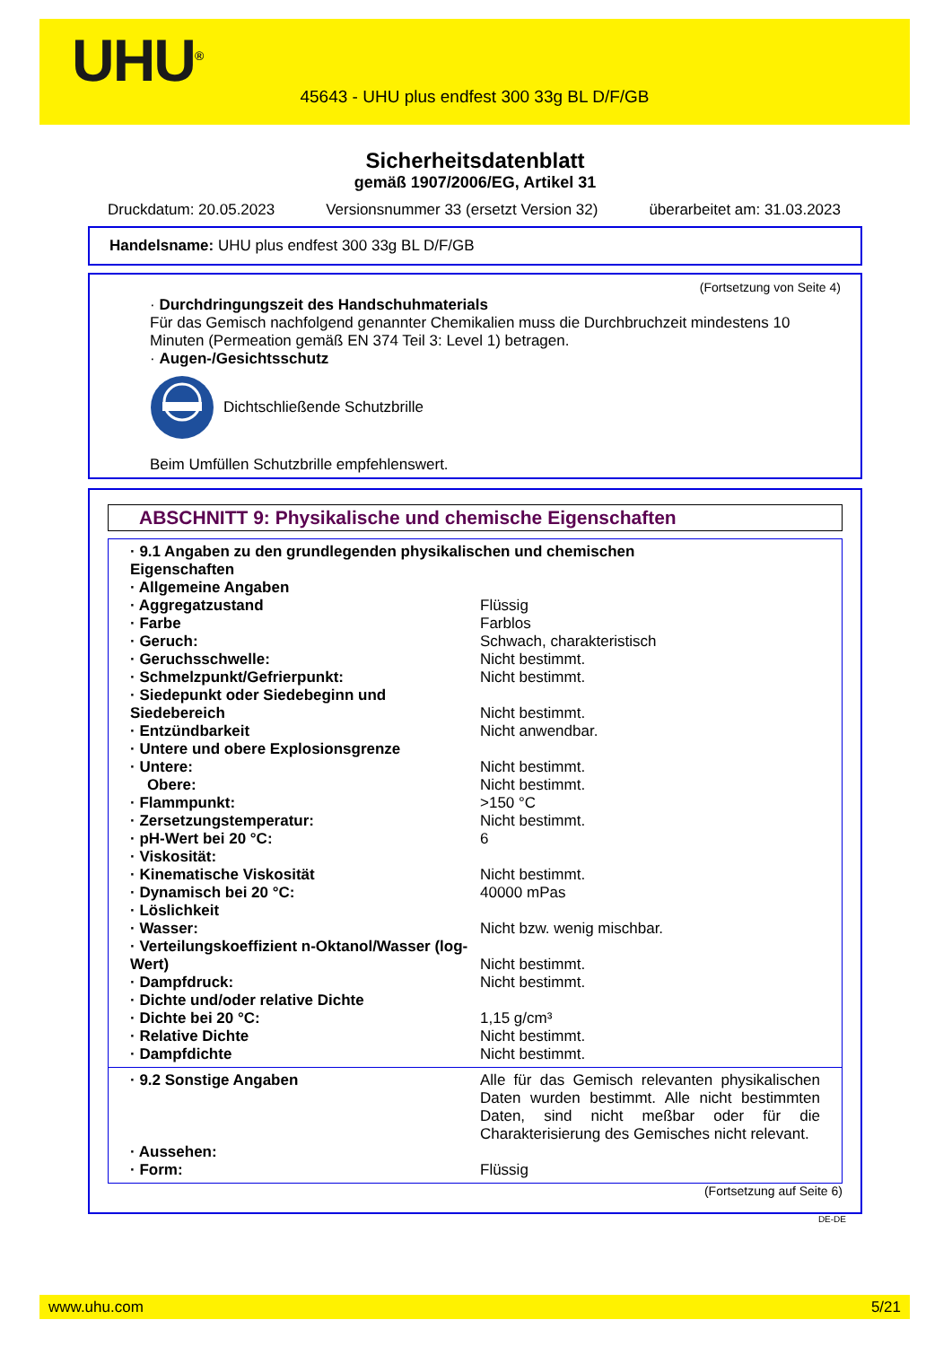UHU<sup>®</sup>
45643 - UHU plus endfest 300 33g BL D/F/GB
Sicherheitsdatenblatt
gemäß 1907/2006/EG, Artikel 31
Druckdatum: 20.05.2023 Versionsnummer 33 (ersetzt Version 32) überarbeitet am: 31.03.2023
Handelsname: UHU plus endfest 300 33g BL D/F/GB
(Fortsetzung von Seite 4)
· Durchdringungszeit des Handschuhmaterials
Für das Gemisch nachfolgend genannter Chemikalien muss die Durchbruchzeit mindestens 10 Minuten (Permeation gemäß EN 374 Teil 3: Level 1) betragen.
· Augen-/Gesichtsschutz
Dichtschließende Schutzbrille
Beim Umfüllen Schutzbrille empfehlenswert.
ABSCHNITT 9: Physikalische und chemische Eigenschaften
| · 9.1 Angaben zu den grundlegenden physikalischen und chemischen Eigenschaften | |
| · Allgemeine Angaben | |
| · Aggregatzustand | Flüssig |
| · Farbe | Farblos |
| · Geruch: | Schwach, charakteristisch |
| · Geruchsschwelle: | Nicht bestimmt. |
| · Schmelzpunkt/Gefrierpunkt: | Nicht bestimmt. |
| · Siedepunkt oder Siedebeginn und Siedebereich | Nicht bestimmt. |
| · Entzündbarkeit | Nicht anwendbar. |
| · Untere und obere Explosionsgrenze | |
| · Untere: | Nicht bestimmt. |
| Obere: | Nicht bestimmt. |
| · Flammpunkt: | >150 °C |
| · Zersetzungstemperatur: | Nicht bestimmt. |
| · pH-Wert bei 20 °C: | 6 |
| · Viskosität: | |
| · Kinematische Viskosität | Nicht bestimmt. |
| · Dynamisch bei 20 °C: | 40000 mPas |
| · Löslichkeit | |
| · Wasser: | Nicht bzw. wenig mischbar. |
| · Verteilungskoeffizient n-Oktanol/Wasser (log-Wert) | Nicht bestimmt. |
| · Dampfdruck: | Nicht bestimmt. |
| · Dichte und/oder relative Dichte | |
| · Dichte bei 20 °C: | 1,15 g/cm³ |
| · Relative Dichte | Nicht bestimmt. |
| · Dampfdichte | Nicht bestimmt. |
| · 9.2 Sonstige Angaben | Alle für das Gemisch relevanten physikalischen Daten wurden bestimmt. Alle nicht bestimmten Daten, sind nicht meßbar oder für die Charakterisierung des Gemisches nicht relevant. |
| · Aussehen: | |
| · Form: | Flüssig |
(Fortsetzung auf Seite 6)
DE-DE
www.uhu.com 5/21